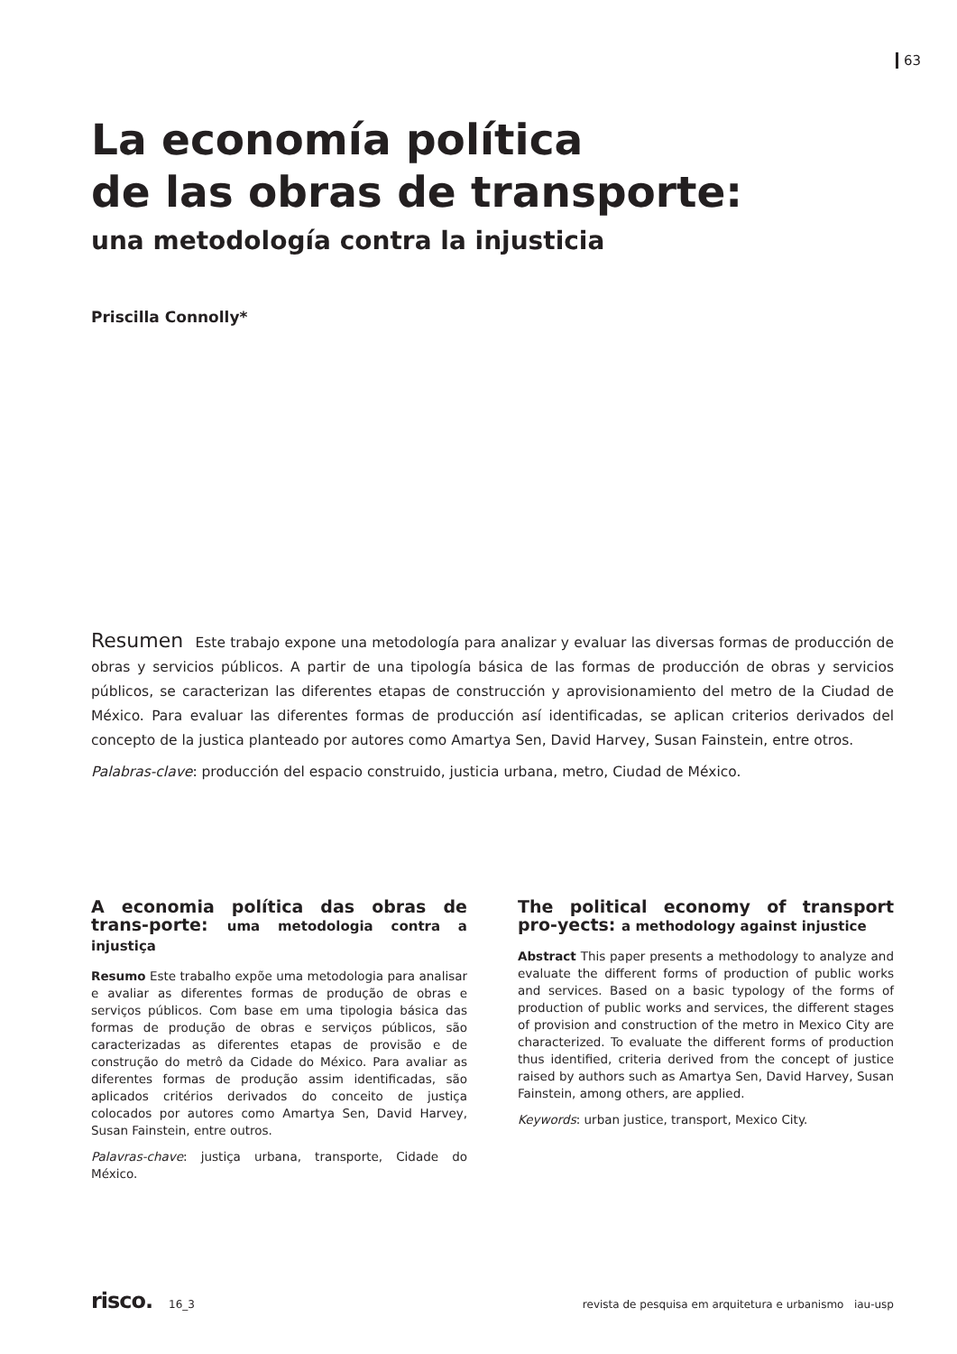63
La economía política
de las obras de transporte:
una metodología contra la injusticia
Priscilla Connolly*
Resumen Este trabajo expone una metodología para analizar y evaluar las diversas formas de producción de obras y servicios públicos. A partir de una tipología básica de las formas de producción de obras y servicios públicos, se caracterizan las diferentes etapas de construcción y aprovisionamiento del metro de la Ciudad de México. Para evaluar las diferentes formas de producción así identificadas, se aplican criterios derivados del concepto de la justica planteado por autores como Amartya Sen, David Harvey, Susan Fainstein, entre otros.
Palabras-clave: producción del espacio construido, justicia urbana, metro, Ciudad de México.
A economia política das obras de trans-porte: uma metodologia contra a injustiça
Resumo Este trabalho expõe uma metodologia para analisar e avaliar as diferentes formas de produção de obras e serviços públicos. Com base em uma tipologia básica das formas de produção de obras e serviços públicos, são caracterizadas as diferentes etapas de provisão e de construção do metrô da Cidade do México. Para avaliar as diferentes formas de produção assim identificadas, são aplicados critérios derivados do conceito de justiça colocados por autores como Amartya Sen, David Harvey, Susan Fainstein, entre outros.
Palavras-chave: justiça urbana, transporte, Cidade do México.
The political economy of transport pro-yects: a methodology against injustice
Abstract This paper presents a methodology to analyze and evaluate the different forms of production of public works and services. Based on a basic typology of the forms of production of public works and services, the different stages of provision and construction of the metro in Mexico City are characterized. To evaluate the different forms of production thus identified, criteria derived from the concept of justice raised by authors such as Amartya Sen, David Harvey, Susan Fainstein, among others, are applied.
Keywords: urban justice, transport, Mexico City.
risco. 16_3 revista de pesquisa em arquitetura e urbanismo iau-usp